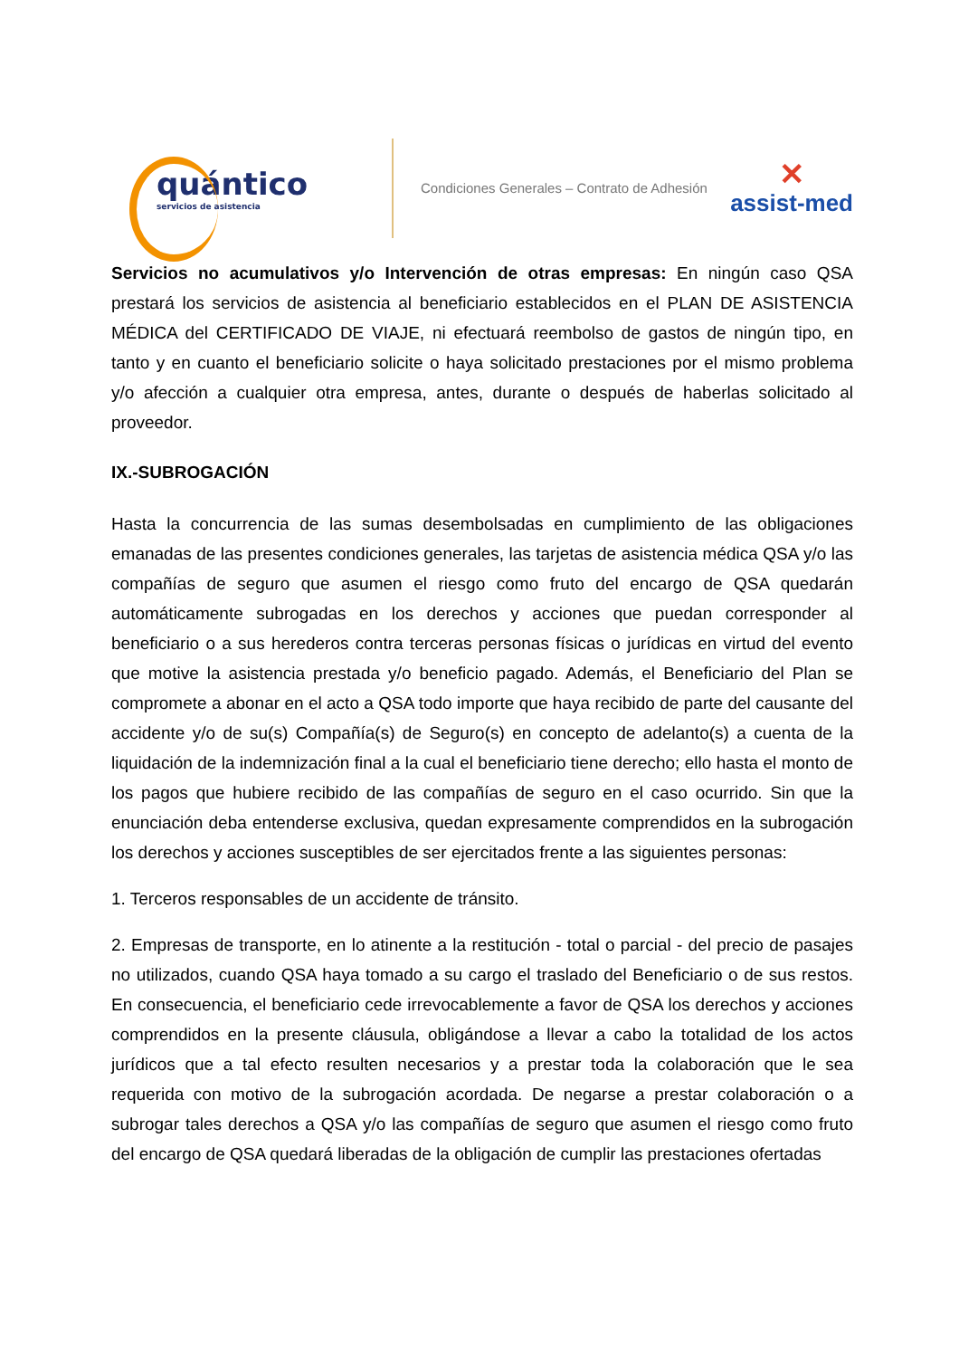quántico
servicios de asistencia
Condiciones Generales – Contrato de Adhesión
✕
assist-med
Servicios no acumulativos y/o Intervención de otras empresas: En ningún caso QSA prestará los servicios de asistencia al beneficiario establecidos en el PLAN DE ASISTENCIA MÉDICA del CERTIFICADO DE VIAJE, ni efectuará reembolso de gastos de ningún tipo, en tanto y en cuanto el beneficiario solicite o haya solicitado prestaciones por el mismo problema y/o afección a cualquier otra empresa, antes, durante o después de haberlas solicitado al proveedor.
IX.-SUBROGACIÓN
Hasta la concurrencia de las sumas desembolsadas en cumplimiento de las obligaciones emanadas de las presentes condiciones generales, las tarjetas de asistencia médica QSA y/o las compañías de seguro que asumen el riesgo como fruto del encargo de QSA quedarán automáticamente subrogadas en los derechos y acciones que puedan corresponder al beneficiario o a sus herederos contra terceras personas físicas o jurídicas en virtud del evento que motive la asistencia prestada y/o beneficio pagado. Además, el Beneficiario del Plan se compromete a abonar en el acto a QSA todo importe que haya recibido de parte del causante del accidente y/o de su(s) Compañía(s) de Seguro(s) en concepto de adelanto(s) a cuenta de la liquidación de la indemnización final a la cual el beneficiario tiene derecho; ello hasta el monto de los pagos que hubiere recibido de las compañías de seguro en el caso ocurrido. Sin que la enunciación deba entenderse exclusiva, quedan expresamente comprendidos en la subrogación los derechos y acciones susceptibles de ser ejercitados frente a las siguientes personas:
1. Terceros responsables de un accidente de tránsito.
2. Empresas de transporte, en lo atinente a la restitución - total o parcial - del precio de pasajes no utilizados, cuando QSA haya tomado a su cargo el traslado del Beneficiario o de sus restos. En consecuencia, el beneficiario cede irrevocablemente a favor de QSA los derechos y acciones comprendidos en la presente cláusula, obligándose a llevar a cabo la totalidad de los actos jurídicos que a tal efecto resulten necesarios y a prestar toda la colaboración que le sea requerida con motivo de la subrogación acordada. De negarse a prestar colaboración o a subrogar tales derechos a QSA y/o las compañías de seguro que asumen el riesgo como fruto del encargo de QSA quedará liberadas de la obligación de cumplir las prestaciones ofertadas